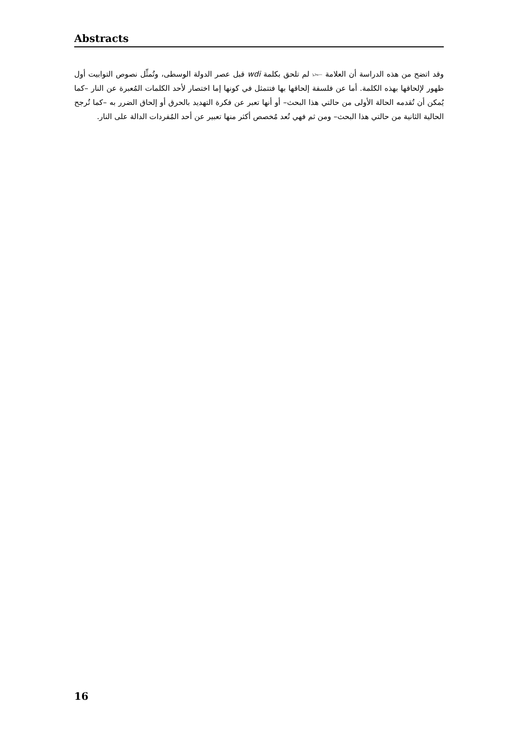Abstracts
وقد اتضح من هذه الدراسة أن العلامة 𓆱 لم تلحق بكلمة wdi قبل عصر الدولة الوسطى، وتُمثِّل نصوص التوابيت أول ظهور لإلحاقها بهذه الكلمة. أما عن فلسفة إلحاقها بها فتتمثل في كونها إما اختصار لأحد الكلمات المُعبرة عن النار –كما يُمكن أن تُقدمه الحالة الأولى من حالتي هذا البحث– أو أنها تعبر عن فكرة التهديد بالحرق أو إلحاق الضرر به –كما تُرجح الحالية الثانية من حالتي هذا البحث– ومن ثم فهي تُعد مُخصص أكثر منها تعبير عن أحد المُفردات الدالة على النار.
16